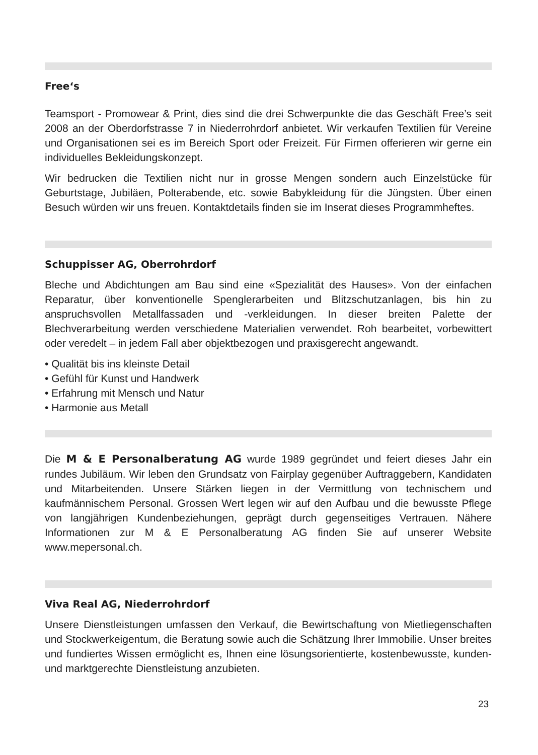Free‘s
Teamsport - Promowear & Print, dies sind die drei Schwerpunkte die das Geschäft Free’s seit 2008 an der Oberdorfstrasse 7 in Niederrohrdorf anbietet. Wir verkaufen Textilien für Vereine und Organisationen sei es im Bereich Sport oder Freizeit. Für Firmen offerieren wir gerne ein individuelles Bekleidungskonzept.
Wir bedrucken die Textilien nicht nur in grosse Mengen sondern auch Einzelstücke für Geburtstage, Jubiläen, Polterabende, etc. sowie Babykleidung für die Jüngsten. Über einen Besuch würden wir uns freuen. Kontaktdetails finden sie im Inserat dieses Programmheftes.
Schuppisser AG, Oberrohrdorf
Bleche und Abdichtungen am Bau sind eine «Spezialität des Hauses». Von der einfachen Reparatur, über konventionelle Spenglerarbeiten und Blitzschutzanlagen, bis hin zu anspruchsvollen Metallfassaden und -verkleidungen. In dieser breiten Palette der Blechverarbeitung werden verschiedene Materialien verwendet. Roh bearbeitet, vorbewittert oder veredelt – in jedem Fall aber objektbezogen und praxisgerecht angewandt.
• Qualität bis ins kleinste Detail
• Gefühl für Kunst und Handwerk
• Erfahrung mit Mensch und Natur
• Harmonie aus Metall
Die M & E Personalberatung AG wurde 1989 gegründet und feiert dieses Jahr ein rundes Jubiläum. Wir leben den Grundsatz von Fairplay gegenüber Auftraggebern, Kandidaten und Mitarbeitenden. Unsere Stärken liegen in der Vermittlung von technischem und kaufmännischem Personal. Grossen Wert legen wir auf den Aufbau und die bewusste Pflege von langjährigen Kundenbeziehungen, geprägt durch gegenseitiges Vertrauen. Nähere Informationen zur M & E Personalberatung AG finden Sie auf unserer Website www.mepersonal.ch.
Viva Real AG, Niederrohrdorf
Unsere Dienstleistungen umfassen den Verkauf, die Bewirtschaftung von Mietliegenschaften und Stockwerkeigentum, die Beratung sowie auch die Schätzung Ihrer Immobilie. Unser breites und fundiertes Wissen ermöglicht es, Ihnen eine lösungsorientierte, kostenbewusste, kunden- und marktgerechte Dienstleistung anzubieten.
23